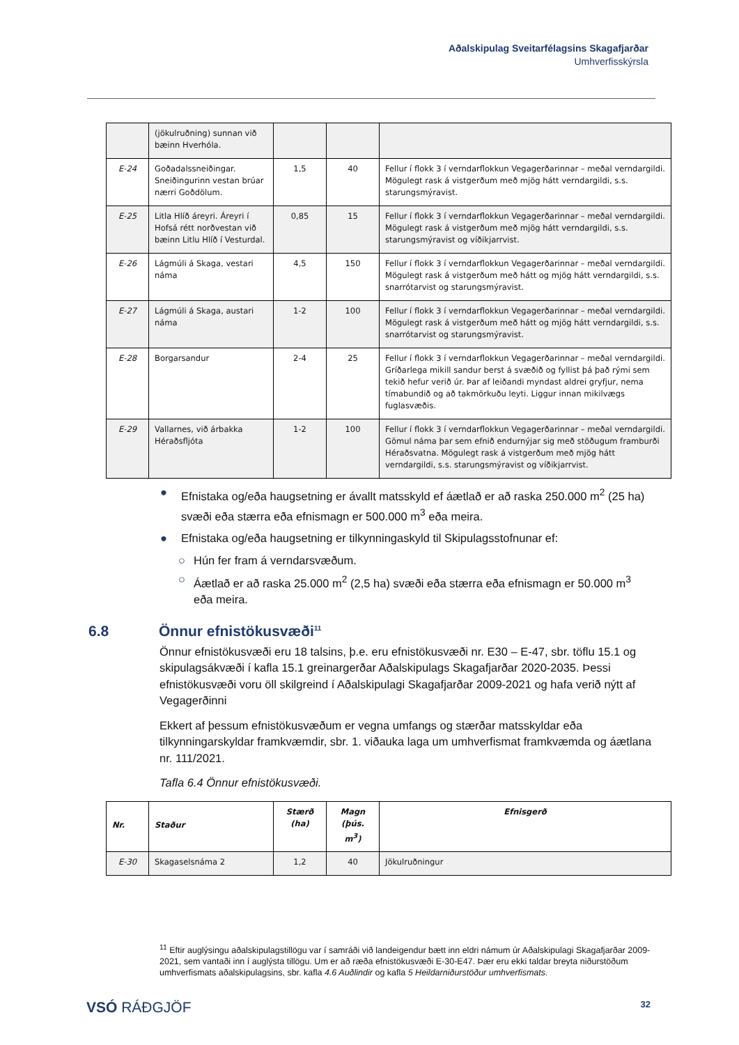Aðalskipulag Sveitarfélagsins Skagafjarðar
Umhverfisskýrsla
| | (jökulruðning) sunnan við bæinn Hverhóla. | | | |
| E-24 | Goðadalssneiðingar. Sneiðingurinn vestan brúar nærri Goðdölum. | 1,5 | 40 | Fellur í flokk 3 í verndarflokkun Vegagerðarinnar – meðal verndargildi. Mögulegt rask á vistgerðum með mjög hátt verndargildi, s.s. starungsmýravist. |
| E-25 | Litla Hlíð áreyri. Áreyri í Hofsá rétt norðvestan við bæinn Litlu Hlíð í Vesturdal. | 0,85 | 15 | Fellur í flokk 3 í verndarflokkun Vegagerðarinnar – meðal verndargildi. Mögulegt rask á vistgerðum með mjög hátt verndargildi, s.s. starungsmýravist og víðikjarrvist. |
| E-26 | Lágmúli á Skaga, vestari náma | 4,5 | 150 | Fellur í flokk 3 í verndarflokkun Vegagerðarinnar – meðal verndargildi. Mögulegt rask á vistgerðum með hátt og mjög hátt verndargildi, s.s. snarrótarvist og starungsmýravist. |
| E-27 | Lágmúli á Skaga, austari náma | 1-2 | 100 | Fellur í flokk 3 í verndarflokkun Vegagerðarinnar – meðal verndargildi. Mögulegt rask á vistgerðum með hátt og mjög hátt verndargildi, s.s. snarrótarvist og starungsmýravist. |
| E-28 | Borgarsandur | 2-4 | 25 | Fellur í flokk 3 í verndarflokkun Vegagerðarinnar – meðal verndargildi. Gríðarlega mikill sandur berst á svæðið og fyllist þá það rými sem tekið hefur verið úr. Þar af leiðandi myndast aldrei gryfjur, nema tímabundið og að takmörkuðu leyti. Liggur innan mikilvægs fuglasvæðis. |
| E-29 | Vallarnes, við árbakka Héraðsfljóta | 1-2 | 100 | Fellur í flokk 3 í verndarflokkun Vegagerðarinnar – meðal verndargildi. Gömul náma þar sem efnið endurnýjar sig með stöðugum framburði Héraðsvatna. Mögulegt rask á vistgerðum með mjög hátt verndargildi, s.s. starungsmýravist og víðikjarrvist. |
● Efnistaka og/eða haugsetning er ávallt matsskyld ef áætlað er að raska 250.000 m<sup>2</sup> (25 ha) svæði eða stærra eða efnismagn er 500.000 m<sup>3</sup> eða meira.
● Efnistaka og/eða haugsetning er tilkynningaskyld til Skipulagsstofnunar ef:
○ Hún fer fram á verndarsvæðum.
○ Áætlað er að raska 25.000 m<sup>2</sup> (2,5 ha) svæði eða stærra eða efnismagn er 50.000 m<sup>3</sup> eða meira.
6.8 Önnur efnistökusvæði<sup>11</sup>
Önnur efnistökusvæði eru 18 talsins, þ.e. eru efnistökusvæði nr. E30 – E-47, sbr. töflu 15.1 og skipulagsákvæði í kafla 15.1 greinargerðar Aðalskipulags Skagafjarðar 2020-2035. Þessi efnistökusvæði voru öll skilgreind í Aðalskipulagi Skagafjarðar 2009-2021 og hafa verið nýtt af Vegagerðinni
Ekkert af þessum efnistökusvæðum er vegna umfangs og stærðar matsskyldar eða tilkynningarskyldar framkvæmdir, sbr. 1. viðauka laga um umhverfismat framkvæmda og áætlana nr. 111/2021.
Tafla 6.4 Önnur efnistökusvæði.
| Nr. | Staður | Stærð (ha) | Magn (þús. m<sup>3</sup>) | Efnisgerð |
| --- | --- | --- | --- | --- |
| E-30 | Skagaselsnáma 2 | 1,2 | 40 | Jökulruðningur |
<sup>11</sup> Eftir auglýsingu aðalskipulagstillögu var í samráði við landeigendur bætt inn eldri námum úr Aðalskipulagi Skagafjarðar 2009-2021, sem vantaði inn í auglýsta tillögu. Um er að ræða efnistökusvæði E-30-E47. Þær eru ekki taldar breyta niðurstöðum umhverfismats aðalskipulagsins, sbr. kafla 4.6 Auðlindir og kafla 5 Heildarniðurstöður umhverfismats.
VSÓ RÁÐGJÖF 32